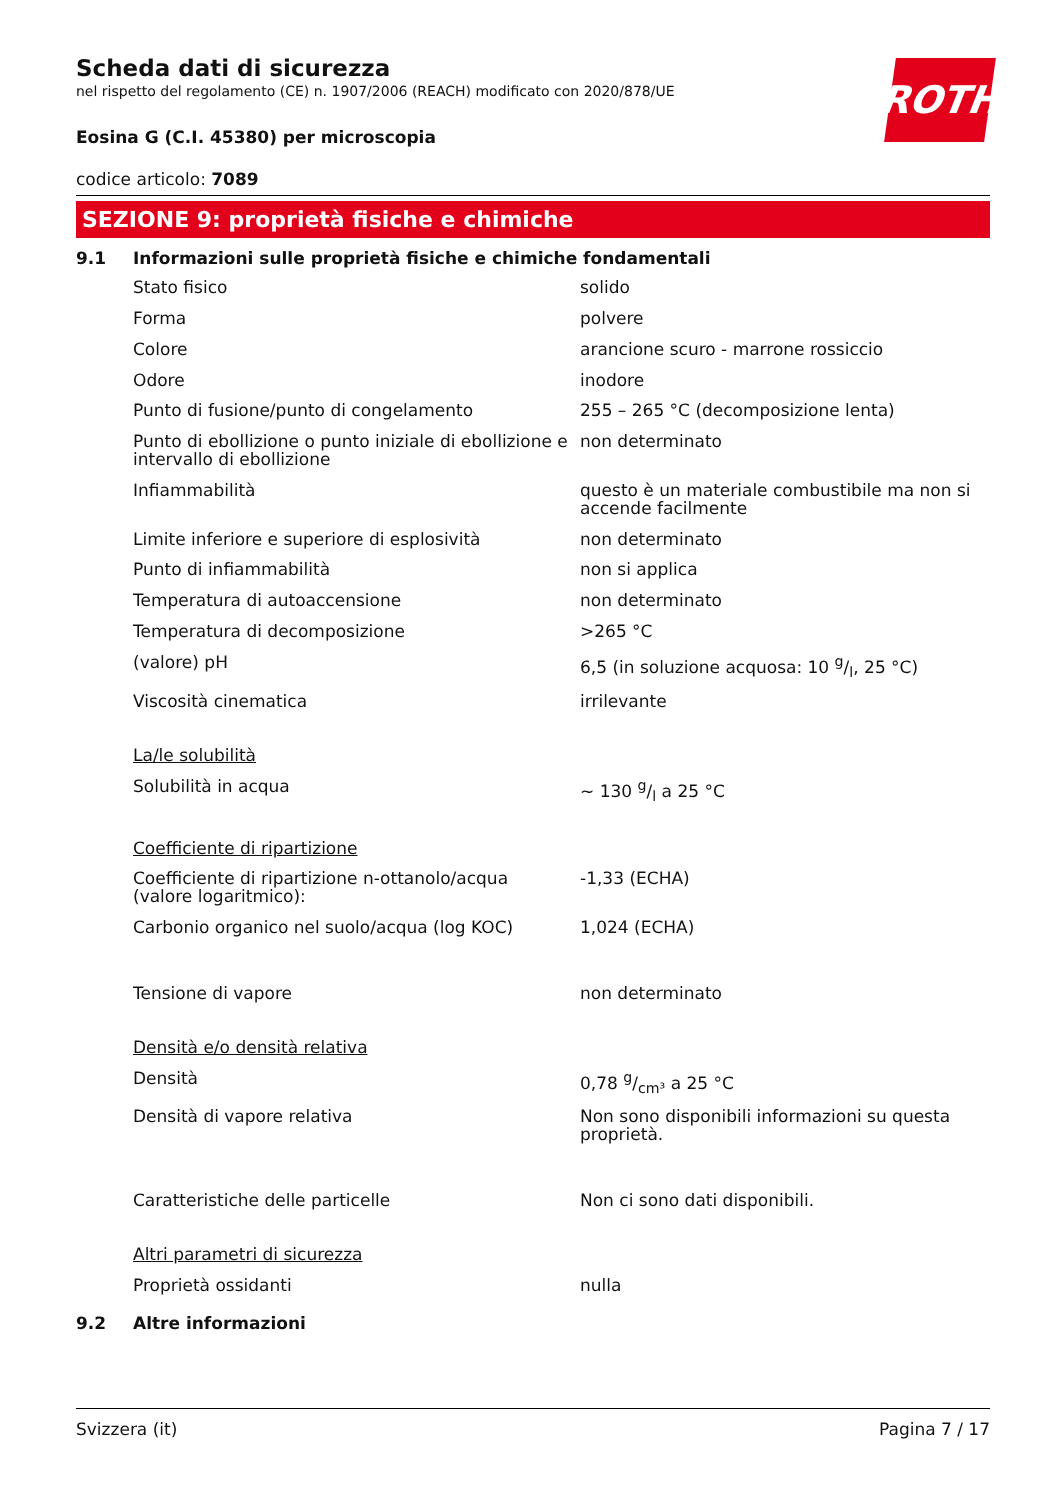Scheda dati di sicurezza
nel rispetto del regolamento (CE) n. 1907/2006 (REACH) modificato con 2020/878/UE
ROTH
Eosina G (C.I. 45380) per microscopia
codice articolo: 7089
SEZIONE 9: proprietà fisiche e chimiche
9.1 Informazioni sulle proprietà fisiche e chimiche fondamentali
| Stato fisico | solido |
| Forma | polvere |
| Colore | arancione scuro - marrone rossiccio |
| Odore | inodore |
| Punto di fusione/punto di congelamento | 255 – 265 °C (decomposizione lenta) |
| Punto di ebollizione o punto iniziale di ebollizione e intervallo di ebollizione | non determinato |
| Infiammabilità | questo è un materiale combustibile ma non si accende facilmente |
| Limite inferiore e superiore di esplosività | non determinato |
| Punto di infiammabilità | non si applica |
| Temperatura di autoaccensione | non determinato |
| Temperatura di decomposizione | >265 °C |
| (valore) pH | 6,5 (in soluzione acquosa: 10 g/l, 25 °C) |
| Viscosità cinematica | irrilevante |
| La/le solubilità | |
| Solubilità in acqua | ~ 130 g/l a 25 °C |
| Coefficiente di ripartizione | |
| Coefficiente di ripartizione n-ottanolo/acqua (valore logaritmico): | -1,33 (ECHA) |
| Carbonio organico nel suolo/acqua (log KOC) | 1,024 (ECHA) |
| Tensione di vapore | non determinato |
| Densità e/o densità relativa | |
| Densità | 0,78 g/cm³ a 25 °C |
| Densità di vapore relativa | Non sono disponibili informazioni su questa proprietà. |
| Caratteristiche delle particelle | Non ci sono dati disponibili. |
| Altri parametri di sicurezza | |
| Proprietà ossidanti | nulla |
9.2 Altre informazioni
Svizzera (it) Pagina 7 / 17